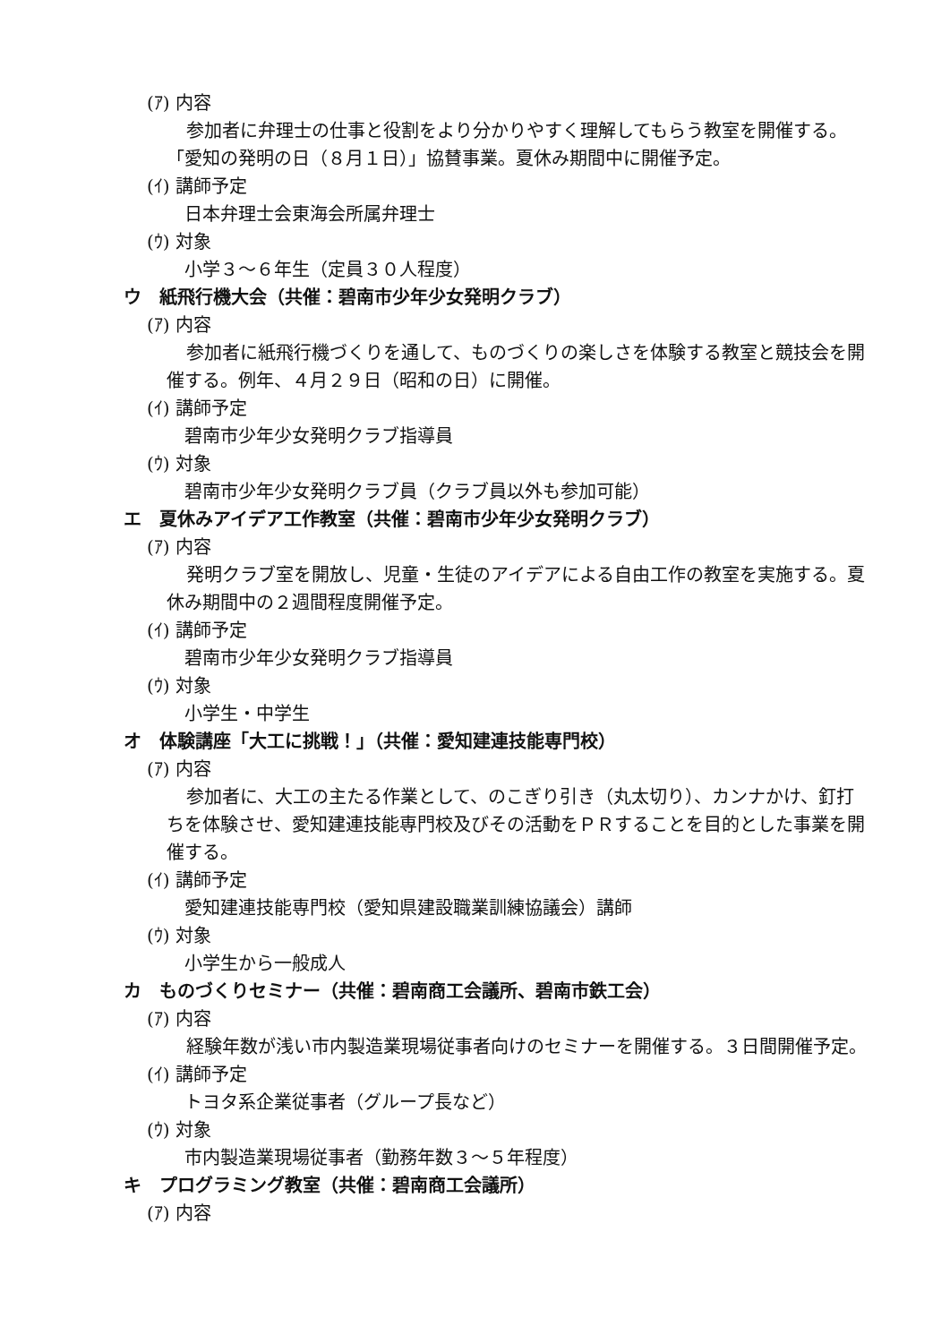(ｱ) 内容
参加者に弁理士の仕事と役割をより分かりやすく理解してもらう教室を開催する。「愛知の発明の日（８月１日）」協賛事業。夏休み期間中に開催予定。
(ｲ) 講師予定
日本弁理士会東海会所属弁理士
(ｳ) 対象
小学３～６年生（定員３０人程度）
ウ　紙飛行機大会（共催：碧南市少年少女発明クラブ）
(ｱ) 内容
参加者に紙飛行機づくりを通して、ものづくりの楽しさを体験する教室と競技会を開催する。例年、４月２９日（昭和の日）に開催。
(ｲ) 講師予定
碧南市少年少女発明クラブ指導員
(ｳ) 対象
碧南市少年少女発明クラブ員（クラブ員以外も参加可能）
エ　夏休みアイデア工作教室（共催：碧南市少年少女発明クラブ）
(ｱ) 内容
発明クラブ室を開放し、児童・生徒のアイデアによる自由工作の教室を実施する。夏休み期間中の２週間程度開催予定。
(ｲ) 講師予定
碧南市少年少女発明クラブ指導員
(ｳ) 対象
小学生・中学生
オ　体験講座「大工に挑戦！」（共催：愛知建連技能専門校）
(ｱ) 内容
参加者に、大工の主たる作業として、のこぎり引き（丸太切り）、カンナかけ、釘打ちを体験させ、愛知建連技能専門校及びその活動をＰＲすることを目的とした事業を開催する。
(ｲ) 講師予定
愛知建連技能専門校（愛知県建設職業訓練協議会）講師
(ｳ) 対象
小学生から一般成人
カ　ものづくりセミナー（共催：碧南商工会議所、碧南市鉄工会）
(ｱ) 内容
経験年数が浅い市内製造業現場従事者向けのセミナーを開催する。３日間開催予定。
(ｲ) 講師予定
トヨタ系企業従事者（グループ長など）
(ｳ) 対象
市内製造業現場従事者（勤務年数３～５年程度）
キ　プログラミング教室（共催：碧南商工会議所）
(ｱ) 内容